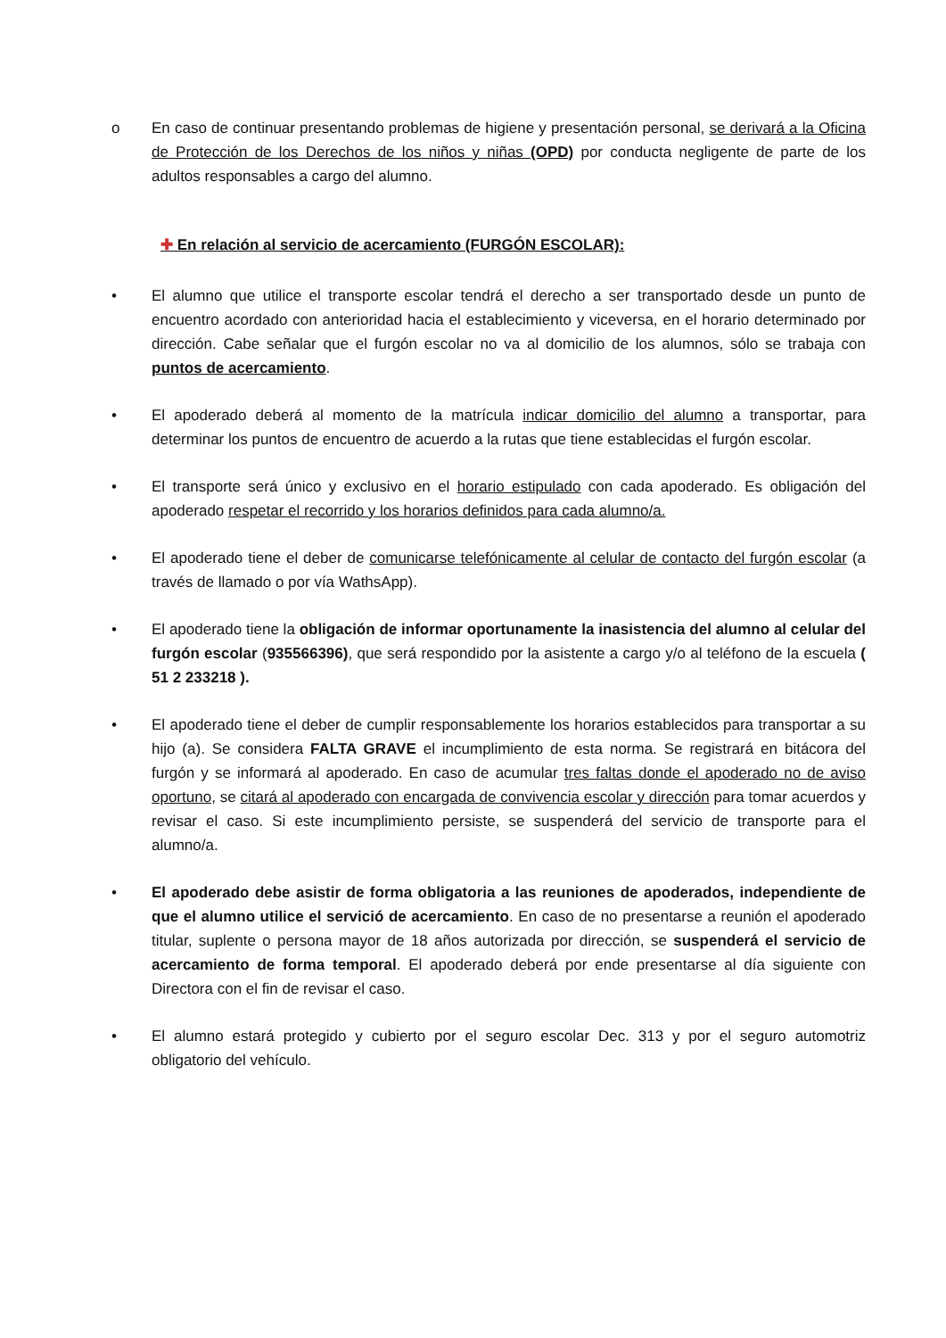o En caso de continuar presentando problemas de higiene y presentación personal, se derivará a la Oficina de Protección de los Derechos de los niños y niñas (OPD) por conducta negligente de parte de los adultos responsables a cargo del alumno.
✚ En relación al servicio de acercamiento (FURGÓN ESCOLAR):
• El alumno que utilice el transporte escolar tendrá el derecho a ser transportado desde un punto de encuentro acordado con anterioridad hacia el establecimiento y viceversa, en el horario determinado por dirección. Cabe señalar que el furgón escolar no va al domicilio de los alumnos, sólo se trabaja con puntos de acercamiento.
• El apoderado deberá al momento de la matrícula indicar domicilio del alumno a transportar, para determinar los puntos de encuentro de acuerdo a la rutas que tiene establecidas el furgón escolar.
• El transporte será único y exclusivo en el horario estipulado con cada apoderado. Es obligación del apoderado respetar el recorrido y los horarios definidos para cada alumno/a.
• El apoderado tiene el deber de comunicarse telefónicamente al celular de contacto del furgón escolar (a través de llamado o por vía WathsApp).
• El apoderado tiene la obligación de informar oportunamente la inasistencia del alumno al celular del furgón escolar (935566396), que será respondido por la asistente a cargo y/o al teléfono de la escuela ( 51 2 233218 ).
• El apoderado tiene el deber de cumplir responsablemente los horarios establecidos para transportar a su hijo (a). Se considera FALTA GRAVE el incumplimiento de esta norma. Se registrará en bitácora del furgón y se informará al apoderado. En caso de acumular tres faltas donde el apoderado no de aviso oportuno, se citará al apoderado con encargada de convivencia escolar y dirección para tomar acuerdos y revisar el caso. Si este incumplimiento persiste, se suspenderá del servicio de transporte para el alumno/a.
• El apoderado debe asistir de forma obligatoria a las reuniones de apoderados, independiente de que el alumno utilice el servició de acercamiento. En caso de no presentarse a reunión el apoderado titular, suplente o persona mayor de 18 años autorizada por dirección, se suspenderá el servicio de acercamiento de forma temporal. El apoderado deberá por ende presentarse al día siguiente con Directora con el fin de revisar el caso.
• El alumno estará protegido y cubierto por el seguro escolar Dec. 313 y por el seguro automotriz obligatorio del vehículo.